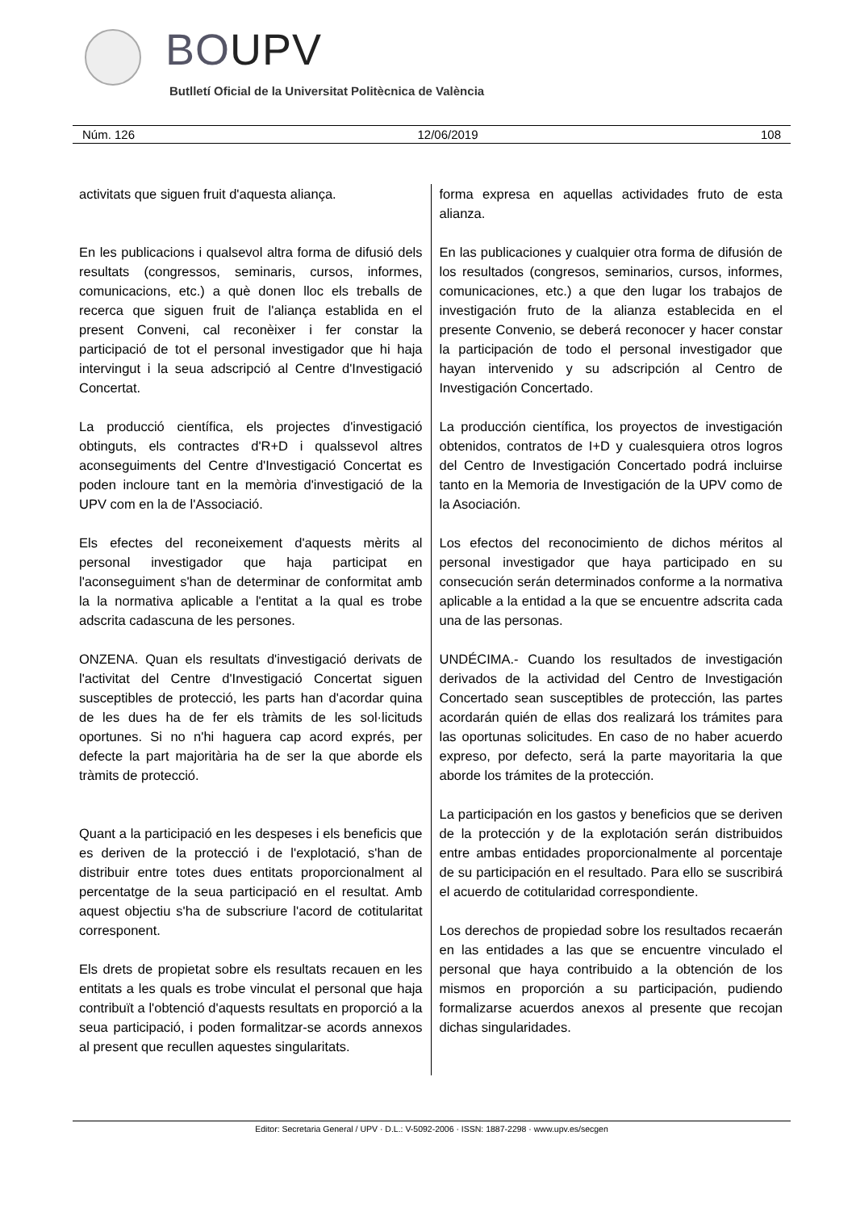BOUPV
Butlletí Oficial de la Universitat Politècnica de València
Núm. 126 12/06/2019 108
activitats que siguen fruit d'aquesta aliança.
En les publicacions i qualsevol altra forma de difusió dels resultats (congressos, seminaris, cursos, informes, comunicacions, etc.) a què donen lloc els treballs de recerca que siguen fruit de l'aliança establida en el present Conveni, cal reconèixer i fer constar la participació de tot el personal investigador que hi haja intervingut i la seua adscripció al Centre d'Investigació Concertat.
La producció científica, els projectes d'investigació obtinguts, els contractes d'R+D i qualssevol altres aconseguiments del Centre d'Investigació Concertat es poden incloure tant en la memòria d'investigació de la UPV com en la de l'Associació.
Els efectes del reconeixement d'aquests mèrits al personal investigador que haja participat en l'aconseguiment s'han de determinar de conformitat amb la la normativa aplicable a l'entitat a la qual es trobe adscrita cadascuna de les persones.
ONZENA. Quan els resultats d'investigació derivats de l'activitat del Centre d'Investigació Concertat siguen susceptibles de protecció, les parts han d'acordar quina de les dues ha de fer els tràmits de les sol·licituds oportunes. Si no n'hi haguera cap acord exprés, per defecte la part majoritària ha de ser la que aborde els tràmits de protecció.
Quant a la participació en les despeses i els beneficis que es deriven de la protecció i de l'explotació, s'han de distribuir entre totes dues entitats proporcionalment al percentatge de la seua participació en el resultat. Amb aquest objectiu s'ha de subscriure l'acord de cotitularitat corresponent.
Els drets de propietat sobre els resultats recauen en les entitats a les quals es trobe vinculat el personal que haja contribuït a l'obtenció d'aquests resultats en proporció a la seua participació, i poden formalitzar-se acords annexos al present que recullen aquestes singularitats.
forma expresa en aquellas actividades fruto de esta alianza.
En las publicaciones y cualquier otra forma de difusión de los resultados (congresos, seminarios, cursos, informes, comunicaciones, etc.) a que den lugar los trabajos de investigación fruto de la alianza establecida en el presente Convenio, se deberá reconocer y hacer constar la participación de todo el personal investigador que hayan intervenido y su adscripción al Centro de Investigación Concertado.
La producción científica, los proyectos de investigación obtenidos, contratos de I+D y cualesquiera otros logros del Centro de Investigación Concertado podrá incluirse tanto en la Memoria de Investigación de la UPV como de la Asociación.
Los efectos del reconocimiento de dichos méritos al personal investigador que haya participado en su consecución serán determinados conforme a la normativa aplicable a la entidad a la que se encuentre adscrita cada una de las personas.
UNDÉCIMA.- Cuando los resultados de investigación derivados de la actividad del Centro de Investigación Concertado sean susceptibles de protección, las partes acordarán quién de ellas dos realizará los trámites para las oportunas solicitudes. En caso de no haber acuerdo expreso, por defecto, será la parte mayoritaria la que aborde los trámites de la protección.
La participación en los gastos y beneficios que se deriven de la protección y de la explotación serán distribuidos entre ambas entidades proporcionalmente al porcentaje de su participación en el resultado. Para ello se suscribirá el acuerdo de cotitularidad correspondiente.
Los derechos de propiedad sobre los resultados recaerán en las entidades a las que se encuentre vinculado el personal que haya contribuido a la obtención de los mismos en proporción a su participación, pudiendo formalizarse acuerdos anexos al presente que recojan dichas singularidades.
Editor: Secretaria General / UPV · D.L.: V-5092-2006 · ISSN: 1887-2298 · www.upv.es/secgen